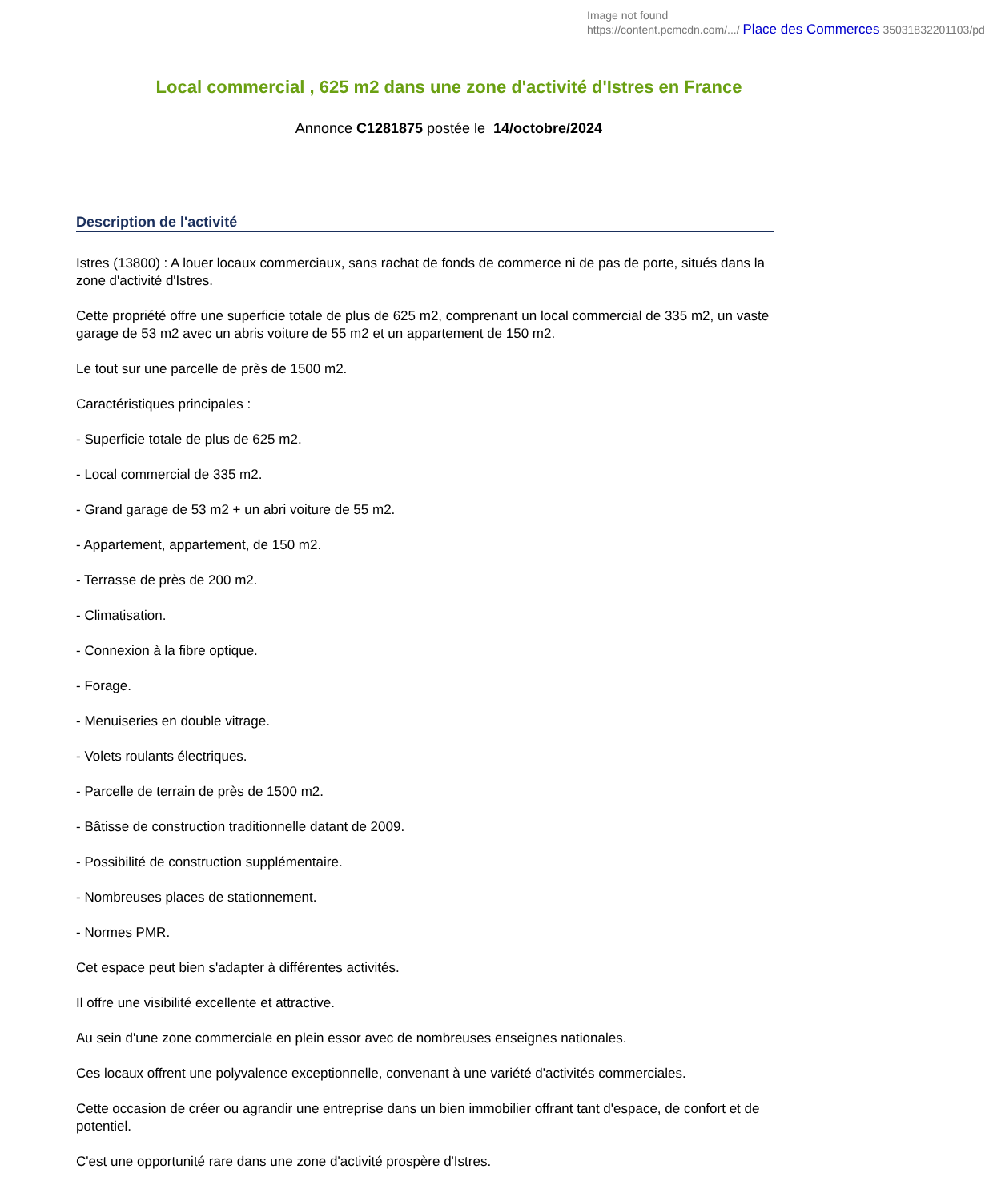Image not found
https://content.pcmcdn.com/.../ Place des Commerces 35031832201103/pd
Local commercial , 625 m2 dans une zone d'activité d'Istres en France
Annonce C1281875 postée le 14/octobre/2024
Description de l'activité
Istres (13800) : A louer locaux commerciaux, sans rachat de fonds de commerce ni de pas de porte, situés dans la zone d'activité d'Istres.
Cette propriété offre une superficie totale de plus de 625 m2, comprenant un local commercial de 335 m2, un vaste garage de 53 m2 avec un abris voiture de 55 m2 et un appartement de 150 m2.
Le tout sur une parcelle de près de 1500 m2.
Caractéristiques principales :
- Superficie totale de plus de 625 m2.
- Local commercial de 335 m2.
- Grand garage de 53 m2 + un abri voiture de 55 m2.
- Appartement, appartement, de 150 m2.
- Terrasse de près de 200 m2.
- Climatisation.
- Connexion à la fibre optique.
- Forage.
- Menuiseries en double vitrage.
- Volets roulants électriques.
- Parcelle de terrain de près de 1500 m2.
- Bâtisse de construction traditionnelle datant de 2009.
- Possibilité de construction supplémentaire.
- Nombreuses places de stationnement.
- Normes PMR.
Cet espace peut bien s'adapter à différentes activités.
Il offre une visibilité excellente et attractive.
Au sein d'une zone commerciale en plein essor avec de nombreuses enseignes nationales.
Ces locaux offrent une polyvalence exceptionnelle, convenant à une variété d'activités commerciales.
Cette occasion de créer ou agrandir une entreprise dans un bien immobilier offrant tant d'espace, de confort et de potentiel.
C'est une opportunité rare dans une zone d'activité prospère d'Istres.